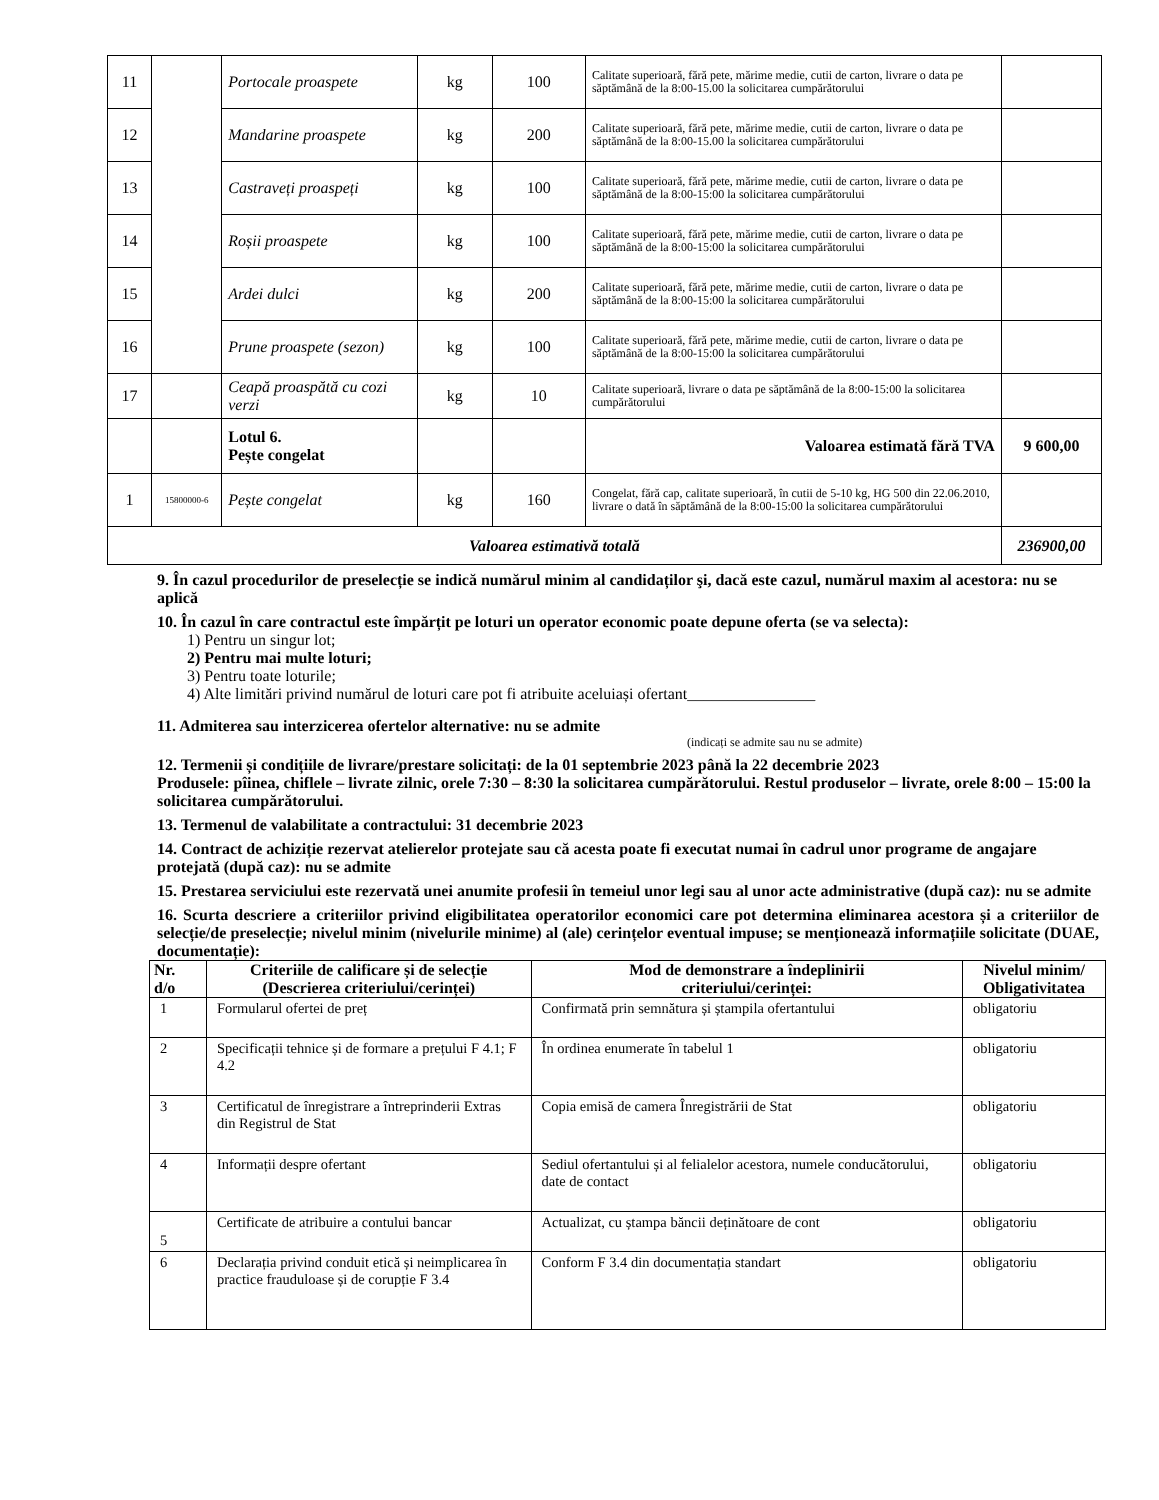| 11 | | Portocale proaspete | kg | 100 | Calitate superioară, fără pete, mărime medie, cutii de carton, livrare o data pe săptămână de la 8:00-15.00 la solicitarea cumpărătorului | |
| 12 | | Mandarine proaspete | kg | 200 | Calitate superioară, fără pete, mărime medie, cutii de carton, livrare o data pe săptămână de la 8:00-15.00 la solicitarea cumpărătorului | |
| 13 | | Castraveți proaspeți | kg | 100 | Calitate superioară, fără pete, mărime medie, cutii de carton, livrare o data pe săptămână de la 8:00-15:00 la solicitarea cumpărătorului | |
| 14 | | Roșii proaspete | kg | 100 | Calitate superioară, fără pete, mărime medie, cutii de carton, livrare o data pe săptămână de la 8:00-15:00 la solicitarea cumpărătorului | |
| 15 | | Ardei dulci | kg | 200 | Calitate superioară, fără pete, mărime medie, cutii de carton, livrare o data pe săptămână de la 8:00-15:00 la solicitarea cumpărătorului | |
| 16 | | Prune proaspete (sezon) | kg | 100 | Calitate superioară, fără pete, mărime medie, cutii de carton, livrare o data pe săptămână de la 8:00-15:00 la solicitarea cumpărătorului | |
| 17 | | Ceapă proaspătă cu cozi verzi | kg | 10 | Calitate superioară, livrare o data pe săptămână de la 8:00-15:00 la solicitarea cumpărătorului | |
| | | Lotul 6. Pește congelat | | | Valoarea estimată fără TVA | 9 600,00 |
| 1 | 15800000-6 | Pește congelat | kg | 160 | Congelat, fără cap, calitate superioară, în cutii de 5-10 kg, HG 500 din 22.06.2010, livrare o dată în săptămână de la 8:00-15:00 la solicitarea cumpărătorului | |
| Valoarea estimativă totală | | | | | | 236900,00 |
9. În cazul procedurilor de preselecție se indică numărul minim al candidaților şi, dacă este cazul, numărul maxim al acestora: nu se aplică
10. În cazul în care contractul este împărțit pe loturi un operator economic poate depune oferta (se va selecta):
1) Pentru un singur lot;
2) Pentru mai multe loturi;
3) Pentru toate loturile;
4) Alte limitări privind numărul de loturi care pot fi atribuite aceluiași ofertant________________
11. Admiterea sau interzicerea ofertelor alternative: nu se admite
(indicați se admite sau nu se admite)
12. Termenii și condițiile de livrare/prestare solicitați: de la 01 septembrie 2023 până la 22 decembrie 2023
Produsele: pîinea, chiflele – livrate zilnic, orele 7:30 – 8:30 la solicitarea cumpărătorului. Restul produselor – livrate, orele 8:00 – 15:00 la solicitarea cumpărătorului.
13. Termenul de valabilitate a contractului: 31 decembrie 2023
14. Contract de achiziție rezervat atelierelor protejate sau că acesta poate fi executat numai în cadrul unor programe de angajare protejată (după caz): nu se admite
15. Prestarea serviciului este rezervată unei anumite profesii în temeiul unor legi sau al unor acte administrative (după caz): nu se admite
16. Scurta descriere a criteriilor privind eligibilitatea operatorilor economici care pot determina eliminarea acestora și a criteriilor de selecție/de preselecție; nivelul minim (nivelurile minime) al (ale) cerințelor eventual impuse; se menționează informațiile solicitate (DUAE, documentație):
| Nr. d/o | Criteriile de calificare și de selecție (Descrierea criteriului/cerinței) | Mod de demonstrare a îndeplinirii criteriului/cerinței: | Nivelul minim/ Obligativitatea |
| --- | --- | --- | --- |
| 1 | Formularul ofertei de preț | Confirmată prin semnătura și ștampila ofertantului | obligatoriu |
| 2 | Specificații tehnice și de formare a prețului F 4.1; F 4.2 | În ordinea enumerate în tabelul 1 | obligatoriu |
| 3 | Certificatul de înregistrare a întreprinderii Extras din Registrul de Stat | Copia emisă de camera Înregistrării de Stat | obligatoriu |
| 4 | Informații despre ofertant | Sediul ofertantului și al felialelor acestora, numele conducătorului, date de contact | obligatoriu |
| 5 | Certificate de atribuire a contului bancar | Actualizat, cu ștampa băncii deținătoare de cont | obligatoriu |
| 6 | Declarația privind conduit etică și neimplicarea în practice frauduloase și de corupție F 3.4 | Conform F 3.4 din documentația standart | obligatoriu |